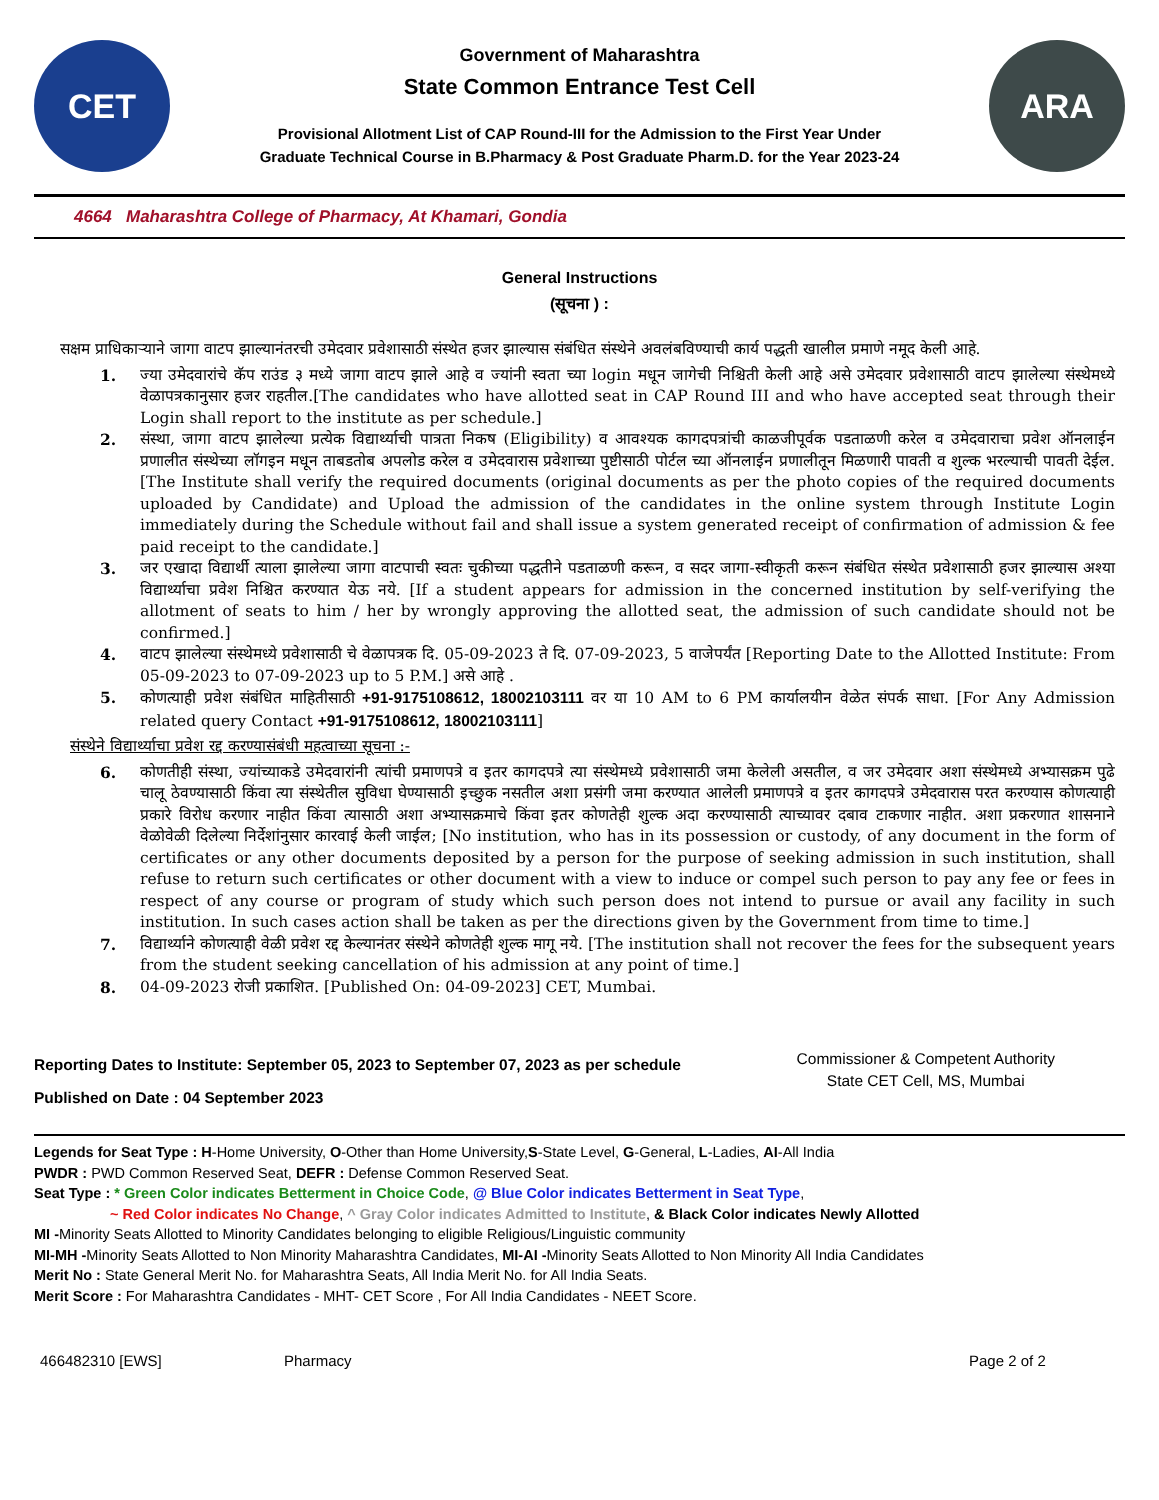CET
Government of Maharashtra
State Common Entrance Test Cell
Provisional Allotment List of CAP Round-III for the Admission to the First Year Under
Graduate Technical Course in B.Pharmacy & Post Graduate Pharm.D. for the Year 2023-24
ARA
4664 Maharashtra College of Pharmacy, At Khamari, Gondia
General Instructions
(सूचना ) :
सक्षम प्राधिकाऱ्याने जागा वाटप झाल्यानंतरची उमेदवार प्रवेशासाठी संस्थेत हजर झाल्यास संबंधित संस्थेने अवलंबविण्याची कार्य पद्धती खालील प्रमाणे नमूद केली आहे.
1. ज्या उमेदवारांचे कॅप राउंड ३ मध्ये जागा वाटप झाले आहे व ज्यांनी स्वता च्या login मधून जागेची निश्चिती केली आहे असे उमेदवार प्रवेशासाठी वाटप झालेल्या संस्थेमध्ये वेळापत्रकानुसार हजर राहतील.[The candidates who have allotted seat in CAP Round III and who have accepted seat through their Login shall report to the institute as per schedule.]
2. संस्था, जागा वाटप झालेल्या प्रत्येक विद्यार्थ्याची पात्रता निकष (Eligibility) व आवश्यक कागदपत्रांची काळजीपूर्वक पडताळणी करेल व उमेदवाराचा प्रवेश ऑनलाईन प्रणालीत संस्थेच्या लॉगइन मधून ताबडतोब अपलोड करेल व उमेदवारास प्रवेशाच्या पुष्टीसाठी पोर्टल च्या ऑनलाईन प्रणालीतून मिळणारी पावती व शुल्क भरल्याची पावती देईल. [The Institute shall verify the required documents (original documents as per the photo copies of the required documents uploaded by Candidate) and Upload the admission of the candidates in the online system through Institute Login immediately during the Schedule without fail and shall issue a system generated receipt of confirmation of admission & fee paid receipt to the candidate.]
3. जर एखादा विद्यार्थी त्याला झालेल्या जागा वाटपाची स्वतः चुकीच्या पद्धतीने पडताळणी करून, व सदर जागा-स्वीकृती करून संबंधित संस्थेत प्रवेशासाठी हजर झाल्यास अश्या विद्यार्थ्याचा प्रवेश निश्चित करण्यात येऊ नये. [If a student appears for admission in the concerned institution by self-verifying the allotment of seats to him / her by wrongly approving the allotted seat, the admission of such candidate should not be confirmed.]
4. वाटप झालेल्या संस्थेमध्ये प्रवेशासाठी चे वेळापत्रक दि. 05-09-2023 ते दि. 07-09-2023, 5 वाजेपर्यंत [Reporting Date to the Allotted Institute: From 05-09-2023 to 07-09-2023 up to 5 P.M.] असे आहे .
5. कोणत्याही प्रवेश संबंधित माहितीसाठी +91-9175108612, 18002103111 वर या 10 AM to 6 PM कार्यालयीन वेळेत संपर्क साधा. [For Any Admission related query Contact +91-9175108612, 18002103111]
संस्थेने विद्यार्थ्याचा प्रवेश रद्द करण्यासंबंधी महत्वाच्या सूचना :-
6. कोणतीही संस्था, ज्यांच्याकडे उमेदवारांनी त्यांची प्रमाणपत्रे व इतर कागदपत्रे त्या संस्थेमध्ये प्रवेशासाठी जमा केलेली असतील, व जर उमेदवार अशा संस्थेमध्ये अभ्यासक्रम पुढे चालू ठेवण्यासाठी किंवा त्या संस्थेतील सुविधा घेण्यासाठी इच्छुक नसतील अशा प्रसंगी जमा करण्यात आलेली प्रमाणपत्रे व इतर कागदपत्रे उमेदवारास परत करण्यास कोणत्याही प्रकारे विरोध करणार नाहीत किंवा त्यासाठी अशा अभ्यासक्रमाचे किंवा इतर कोणतेही शुल्क अदा करण्यासाठी त्याच्यावर दबाव टाकणार नाहीत. अशा प्रकरणात शासनाने वेळोवेळी दिलेल्या निर्देशांनुसार कारवाई केली जाईल; [No institution, who has in its possession or custody, of any document in the form of certificates or any other documents deposited by a person for the purpose of seeking admission in such institution, shall refuse to return such certificates or other document with a view to induce or compel such person to pay any fee or fees in respect of any course or program of study which such person does not intend to pursue or avail any facility in such institution. In such cases action shall be taken as per the directions given by the Government from time to time.]
7. विद्यार्थ्याने कोणत्याही वेळी प्रवेश रद्द केल्यानंतर संस्थेने कोणतेही शुल्क मागू नये. [The institution shall not recover the fees for the subsequent years from the student seeking cancellation of his admission at any point of time.]
8. 04-09-2023 रोजी प्रकाशित. [Published On: 04-09-2023] CET, Mumbai.
Reporting Dates to Institute: September 05, 2023 to September 07, 2023 as per schedule
Published on Date : 04 September 2023
Commissioner & Competent Authority
State CET Cell, MS, Mumbai
Legends for Seat Type : H-Home University, O-Other than Home University,S-State Level, G-General, L-Ladies, AI-All India
PWDR : PWD Common Reserved Seat, DEFR : Defense Common Reserved Seat.
Seat Type : * Green Color indicates Betterment in Choice Code, @ Blue Color indicates Betterment in Seat Type,
~ Red Color indicates No Change, ^ Gray Color indicates Admitted to Institute, & Black Color indicates Newly Allotted
MI -Minority Seats Allotted to Minority Candidates belonging to eligible Religious/Linguistic community
MI-MH -Minority Seats Allotted to Non Minority Maharashtra Candidates, MI-AI -Minority Seats Allotted to Non Minority All India Candidates
Merit No : State General Merit No. for Maharashtra Seats, All India Merit No. for All India Seats.
Merit Score : For Maharashtra Candidates - MHT- CET Score , For All India Candidates - NEET Score.
466482310 [EWS] Pharmacy Page 2 of 2